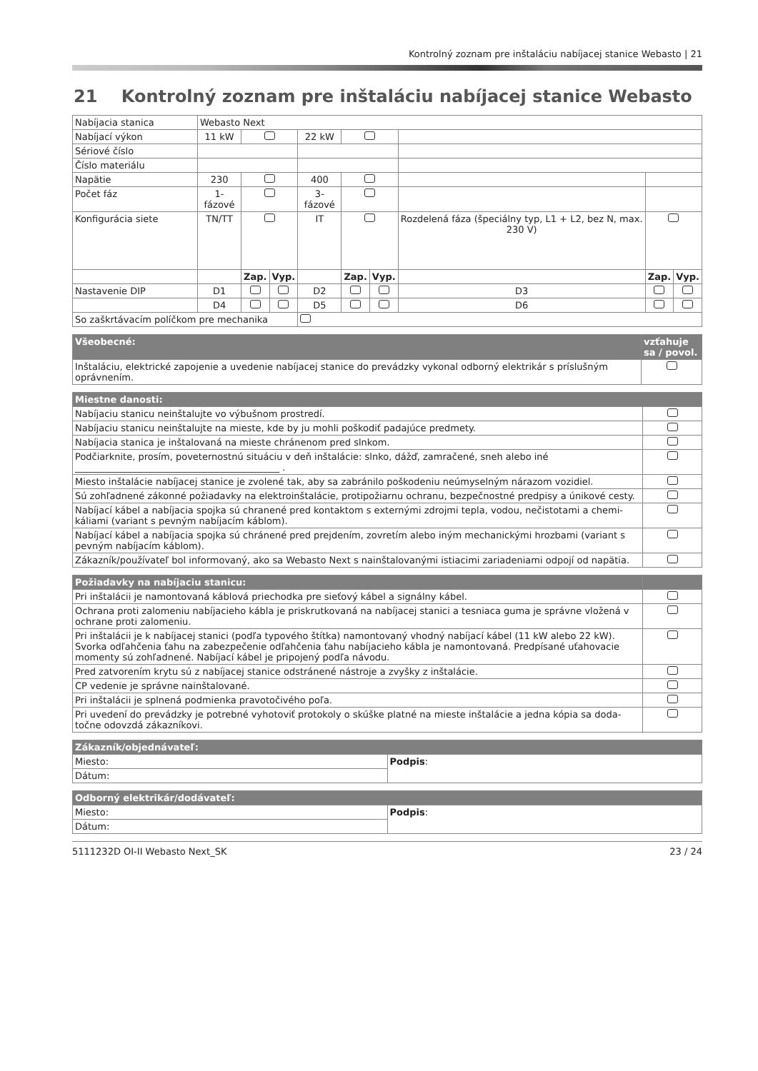Kontrolný zoznam pre inštaláciu nabíjacej stanice Webasto | 21
21 Kontrolný zoznam pre inštaláciu nabíjacej stanice Webasto
| Nabíjacia stanica | Webasto Next | | | | | | | | |
| Nabíjací výkon | 11 kW | | | 22 kW | | | | | |
| Sériové číslo | | | | | | | | | |
| Číslo materiálu | | | | | | | | | |
| Napätie | 230 | | | 400 | | | | | |
| Počet fáz | 1-fázové | | | 3-fázové | | | | | |
| Konfigurácia siete | TN/TT | | | IT | | | Rozdelená fáza (špeciálny typ, L1 + L2, bez N, max. 230 V) | | |
| | | Zap. | Vyp. | | Zap. | Vyp. | | Zap. | Vyp. |
| Nastavenie DIP | D1 | | | D2 | | | D3 | | |
| | D4 | | | D5 | | | D6 | | |
| So zaškrtávacím políčkom pre mechanika | | | | | | | | | |
| Všeobecné: | vzťahuje sa / povol. |
| --- | --- |
| Inštaláciu, elektrické zapojenie a uvedenie nabíjacej stanice do prevádzky vykonal odborný elektrikár s príslušným oprávnením. | |
| Miestne danosti: | |
| --- | --- |
| Nabíjaciu stanicu neinštalujte vo výbušnom prostredí. | |
| Nabíjaciu stanicu neinštalujte na mieste, kde by ju mohli poškodiť padajúce predmety. | |
| Nabíjacia stanica je inštalovaná na mieste chránenom pred slnkom. | |
| Podčiarknite, prosím, poveternostnú situáciu v deň inštalácie: slnko, dážď, zamračené, sneh alebo iné ____________________________________________ . | |
| Miesto inštalácie nabíjacej stanice je zvolené tak, aby sa zabránilo poškodeniu neúmyselným nárazom vozidiel. | |
| Sú zohľadnené zákonné požiadavky na elektroinštalácie, protipožiarnu ochranu, bezpečnostné predpisy a únikové cesty. | |
| Nabíjací kábel a nabíjacia spojka sú chranené pred kontaktom s externými zdrojmi tepla, vodou, nečistotami a chemi-káliami (variant s pevným nabíjacím káblom). | |
| Nabíjací kábel a nabíjacia spojka sú chránené pred prejdením, zovretím alebo iným mechanickými hrozbami (variant s pevným nabíjacím káblom). | |
| Zákazník/používateľ bol informovaný, ako sa Webasto Next s nainštalovanými istiacimi zariadeniami odpojí od napätia. | |
| Požiadavky na nabíjaciu stanicu: | |
| --- | --- |
| Pri inštalácii je namontovaná káblová priechodka pre sieťový kábel a signálny kábel. | |
| Ochrana proti zalomeniu nabíjacieho kábla je priskrutkovaná na nabíjacej stanici a tesniaca guma je správne vložená v ochrane proti zalomeniu. | |
| Pri inštalácii je k nabíjacej stanici (podľa typového štítka) namontovaný vhodný nabíjací kábel (11 kW alebo 22 kW). Svorka odľahčenia ťahu na zabezpečenie odľahčenia ťahu nabíjacieho kábla je namontovaná. Predpísané uťahovacie momenty sú zohľadnené. Nabíjací kábel je pripojený podľa návodu. | |
| Pred zatvorením krytu sú z nabíjacej stanice odstránené nástroje a zvyšky z inštalácie. | |
| CP vedenie je správne nainštalované. | |
| Pri inštalácii je splnená podmienka pravotočivého poľa. | |
| Pri uvedení do prevádzky je potrebné vyhotoviť protokoly o skúške platné na mieste inštalácie a jedna kópia sa doda-točne odovzdá zákazníkovi. | |
| Zákazník/objednávateľ: | |
| --- | --- |
| Miesto: | Podpis : |
| Dátum: | |
| Odborný elektrikár/dodávateľ: | |
| --- | --- |
| Miesto: | Podpis : |
| Dátum: | |
5111232D OI-II Webasto Next_SK 23 / 24